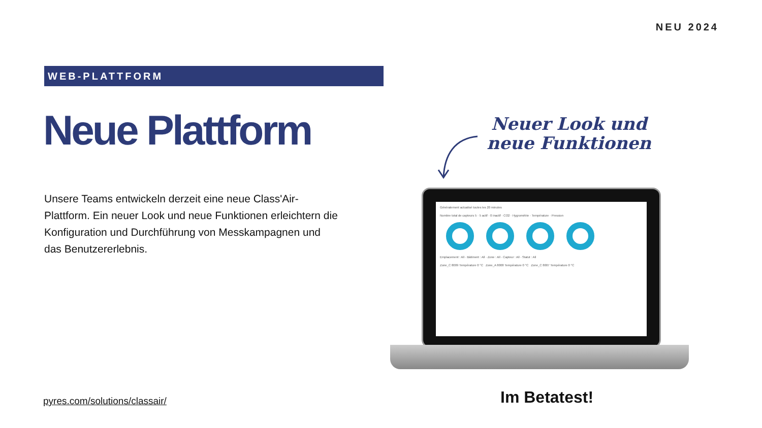NEU 2024
WEB-PLATTFORM
Neue Plattform
Unsere Teams entwickeln derzeit eine neue Class'Air-Plattform. Ein neuer Look und neue Funktionen erleichtern die Konfiguration und Durchführung von Messkampagnen und das Benutzererlebnis.
Neuer Look und neue Funktionen
Généralement actualisé toutes les 20 minutes
Nombre total de capteurs 5 · 5 actif · 0 inactif · CO2 · Hygrométrie · Température · Pression
Emplacement : All · Bâtiment : All · Zone : All · Capteur : All · Statut : All
Zone_C 8009 Température 0 °C Zone_A 8008 Température 0 °C Zone_C 8007 Température 0 °C
Im Betatest!
pyres.com/solutions/classair/